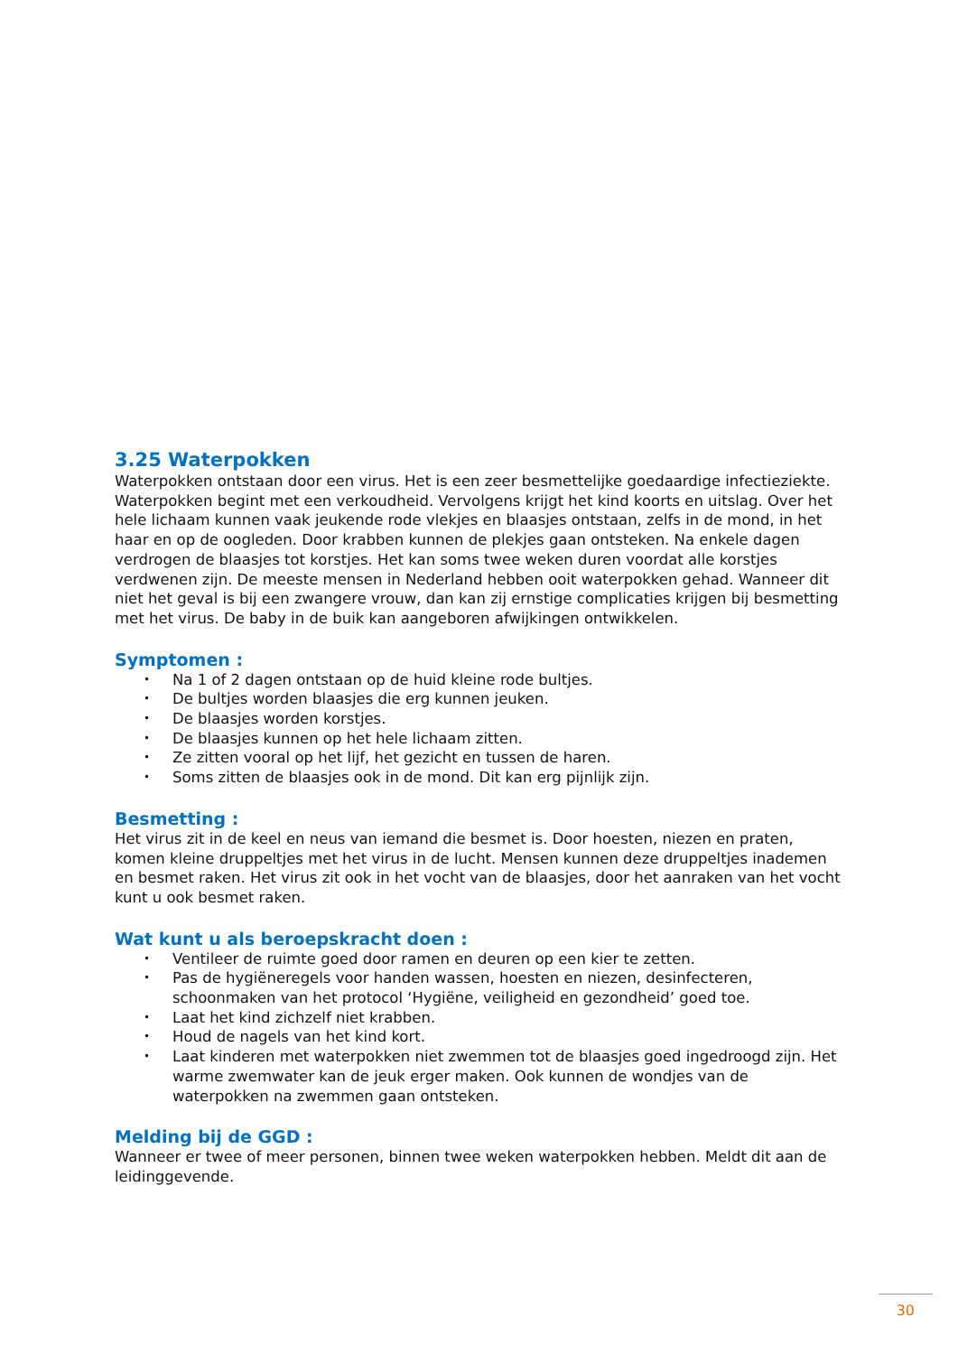3.25 Waterpokken
Waterpokken ontstaan door een virus. Het is een zeer besmettelijke goedaardige infectieziekte. Waterpokken begint met een verkoudheid. Vervolgens krijgt het kind koorts en uitslag. Over het hele lichaam kunnen vaak jeukende rode vlekjes en blaasjes ontstaan, zelfs in de mond, in het haar en op de oogleden. Door krabben kunnen de plekjes gaan ontsteken. Na enkele dagen verdrogen de blaasjes tot korstjes. Het kan soms twee weken duren voordat alle korstjes verdwenen zijn. De meeste mensen in Nederland hebben ooit waterpokken gehad. Wanneer dit niet het geval is bij een zwangere vrouw, dan kan zij ernstige complicaties krijgen bij besmetting met het virus. De baby in de buik kan aangeboren afwijkingen ontwikkelen.
Symptomen :
• Na 1 of 2 dagen ontstaan op de huid kleine rode bultjes.
• De bultjes worden blaasjes die erg kunnen jeuken.
• De blaasjes worden korstjes.
• De blaasjes kunnen op het hele lichaam zitten.
• Ze zitten vooral op het lijf, het gezicht en tussen de haren.
• Soms zitten de blaasjes ook in de mond. Dit kan erg pijnlijk zijn.
Besmetting :
Het virus zit in de keel en neus van iemand die besmet is. Door hoesten, niezen en praten, komen kleine druppeltjes met het virus in de lucht. Mensen kunnen deze druppeltjes inademen en besmet raken. Het virus zit ook in het vocht van de blaasjes, door het aanraken van het vocht kunt u ook besmet raken.
Wat kunt u als beroepskracht doen :
• Ventileer de ruimte goed door ramen en deuren op een kier te zetten.
• Pas de hygiëneregels voor handen wassen, hoesten en niezen, desinfecteren, schoonmaken van het protocol ‘Hygiëne, veiligheid en gezondheid’ goed toe.
• Laat het kind zichzelf niet krabben.
• Houd de nagels van het kind kort.
• Laat kinderen met waterpokken niet zwemmen tot de blaasjes goed ingedroogd zijn. Het warme zwemwater kan de jeuk erger maken. Ook kunnen de wondjes van de waterpokken na zwemmen gaan ontsteken.
Melding bij de GGD :
Wanneer er twee of meer personen, binnen twee weken waterpokken hebben. Meldt dit aan de leidinggevende.
30